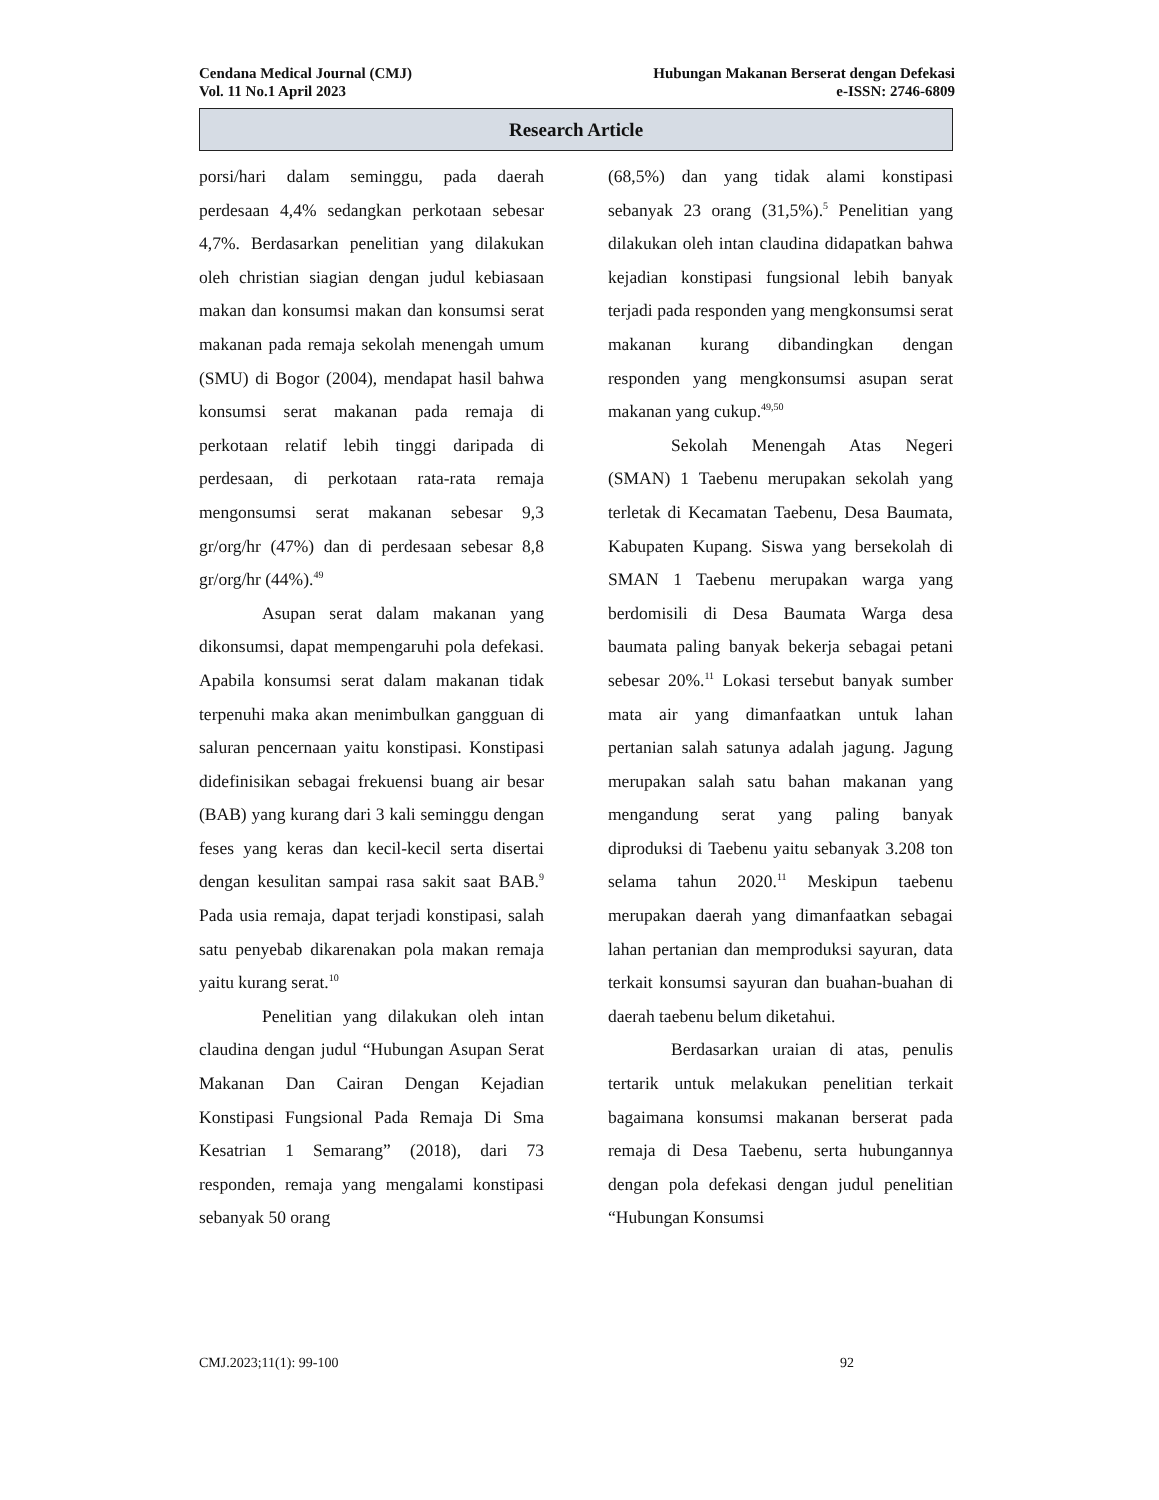Cendana Medical Journal (CMJ) Hubungan Makanan Berserat dengan Defekasi
Vol. 11 No.1 April 2023 e-ISSN: 2746-6809
Research Article
porsi/hari dalam seminggu, pada daerah perdesaan 4,4% sedangkan perkotaan sebesar 4,7%. Berdasarkan penelitian yang dilakukan oleh christian siagian dengan judul kebiasaan makan dan konsumsi makan dan konsumsi serat makanan pada remaja sekolah menengah umum (SMU) di Bogor (2004), mendapat hasil bahwa konsumsi serat makanan pada remaja di perkotaan relatif lebih tinggi daripada di perdesaan, di perkotaan rata-rata remaja mengonsumsi serat makanan sebesar 9,3 gr/org/hr (47%) dan di perdesaan sebesar 8,8 gr/org/hr (44%).<sup>49</sup>
Asupan serat dalam makanan yang dikonsumsi, dapat mempengaruhi pola defekasi. Apabila konsumsi serat dalam makanan tidak terpenuhi maka akan menimbulkan gangguan di saluran pencernaan yaitu konstipasi. Konstipasi didefinisikan sebagai frekuensi buang air besar (BAB) yang kurang dari 3 kali seminggu dengan feses yang keras dan kecil-kecil serta disertai dengan kesulitan sampai rasa sakit saat BAB.<sup>9</sup> Pada usia remaja, dapat terjadi konstipasi, salah satu penyebab dikarenakan pola makan remaja yaitu kurang serat.<sup>10</sup>
Penelitian yang dilakukan oleh intan claudina dengan judul “Hubungan Asupan Serat Makanan Dan Cairan Dengan Kejadian Konstipasi Fungsional Pada Remaja Di Sma Kesatrian 1 Semarang” (2018), dari 73 responden, remaja yang mengalami konstipasi sebanyak 50 orang
(68,5%) dan yang tidak alami konstipasi sebanyak 23 orang (31,5%).<sup>5</sup> Penelitian yang dilakukan oleh intan claudina didapatkan bahwa kejadian konstipasi fungsional lebih banyak terjadi pada responden yang mengkonsumsi serat makanan kurang dibandingkan dengan responden yang mengkonsumsi asupan serat makanan yang cukup.<sup>49,50</sup>
Sekolah Menengah Atas Negeri (SMAN) 1 Taebenu merupakan sekolah yang terletak di Kecamatan Taebenu, Desa Baumata, Kabupaten Kupang. Siswa yang bersekolah di SMAN 1 Taebenu merupakan warga yang berdomisili di Desa Baumata Warga desa baumata paling banyak bekerja sebagai petani sebesar 20%.<sup>11</sup> Lokasi tersebut banyak sumber mata air yang dimanfaatkan untuk lahan pertanian salah satunya adalah jagung. Jagung merupakan salah satu bahan makanan yang mengandung serat yang paling banyak diproduksi di Taebenu yaitu sebanyak 3.208 ton selama tahun 2020.<sup>11</sup> Meskipun taebenu merupakan daerah yang dimanfaatkan sebagai lahan pertanian dan memproduksi sayuran, data terkait konsumsi sayuran dan buahan-buahan di daerah taebenu belum diketahui.
Berdasarkan uraian di atas, penulis tertarik untuk melakukan penelitian terkait bagaimana konsumsi makanan berserat pada remaja di Desa Taebenu, serta hubungannya dengan pola defekasi dengan judul penelitian “Hubungan Konsumsi
CMJ.2023;11(1): 99-100 92